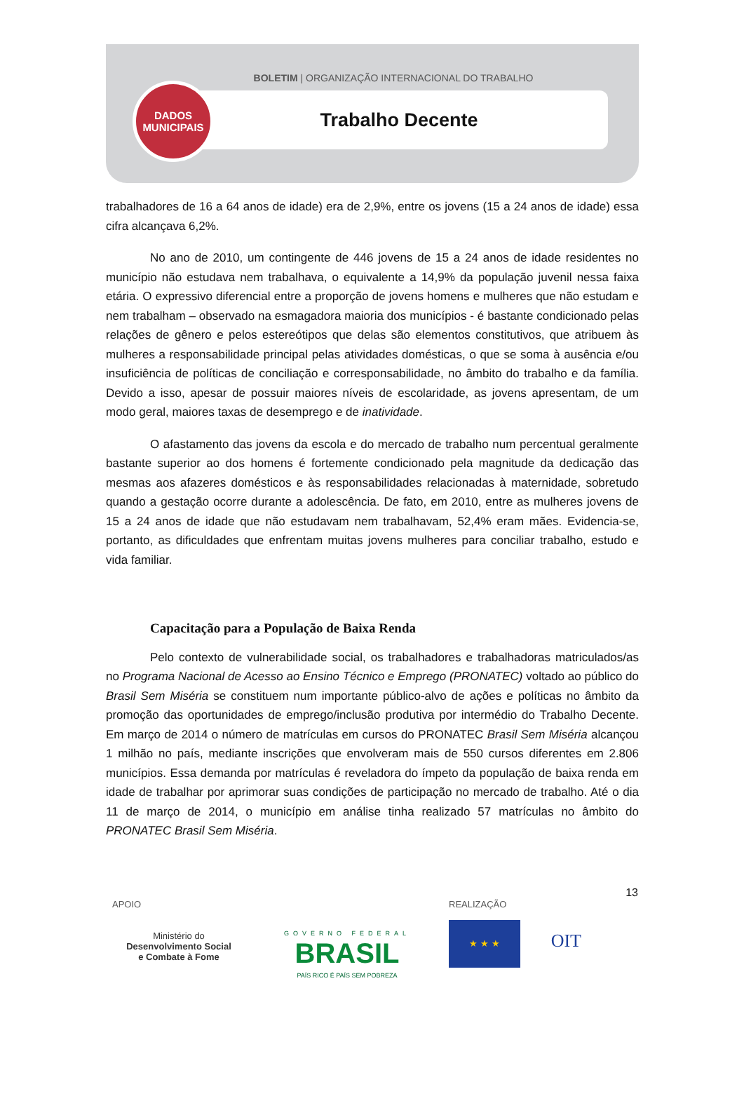BOLETIM | ORGANIZAÇÃO INTERNACIONAL DO TRABALHO
Trabalho Decente
DADOS
MUNICIPAIS
trabalhadores de 16 a 64 anos de idade) era de 2,9%, entre os jovens (15 a 24 anos de idade) essa cifra alcançava 6,2%.
No ano de 2010, um contingente de 446 jovens de 15 a 24 anos de idade residentes no município não estudava nem trabalhava, o equivalente a 14,9% da população juvenil nessa faixa etária. O expressivo diferencial entre a proporção de jovens homens e mulheres que não estudam e nem trabalham – observado na esmagadora maioria dos municípios - é bastante condicionado pelas relações de gênero e pelos estereótipos que delas são elementos constitutivos, que atribuem às mulheres a responsabilidade principal pelas atividades domésticas, o que se soma à ausência e/ou insuficiência de políticas de conciliação e corresponsabilidade, no âmbito do trabalho e da família. Devido a isso, apesar de possuir maiores níveis de escolaridade, as jovens apresentam, de um modo geral, maiores taxas de desemprego e de inatividade.
O afastamento das jovens da escola e do mercado de trabalho num percentual geralmente bastante superior ao dos homens é fortemente condicionado pela magnitude da dedicação das mesmas aos afazeres domésticos e às responsabilidades relacionadas à maternidade, sobretudo quando a gestação ocorre durante a adolescência. De fato, em 2010, entre as mulheres jovens de 15 a 24 anos de idade que não estudavam nem trabalhavam, 52,4% eram mães. Evidencia-se, portanto, as dificuldades que enfrentam muitas jovens mulheres para conciliar trabalho, estudo e vida familiar.
Capacitação para a População de Baixa Renda
Pelo contexto de vulnerabilidade social, os trabalhadores e trabalhadoras matriculados/as no Programa Nacional de Acesso ao Ensino Técnico e Emprego (PRONATEC) voltado ao público do Brasil Sem Miséria se constituem num importante público-alvo de ações e políticas no âmbito da promoção das oportunidades de emprego/inclusão produtiva por intermédio do Trabalho Decente. Em março de 2014 o número de matrículas em cursos do PRONATEC Brasil Sem Miséria alcançou 1 milhão no país, mediante inscrições que envolveram mais de 550 cursos diferentes em 2.806 municípios. Essa demanda por matrículas é reveladora do ímpeto da população de baixa renda em idade de trabalhar por aprimorar suas condições de participação no mercado de trabalho. Até o dia 11 de março de 2014, o município em análise tinha realizado 57 matrículas no âmbito do PRONATEC Brasil Sem Miséria.
13
APOIO
Ministério do
Desenvolvimento Social
e Combate à Fome
GOVERNO FEDERAL
BRASIL
PAÍS RICO É PAÍS SEM POBREZA
REALIZAÇÃO
★ ★ ★ OIT